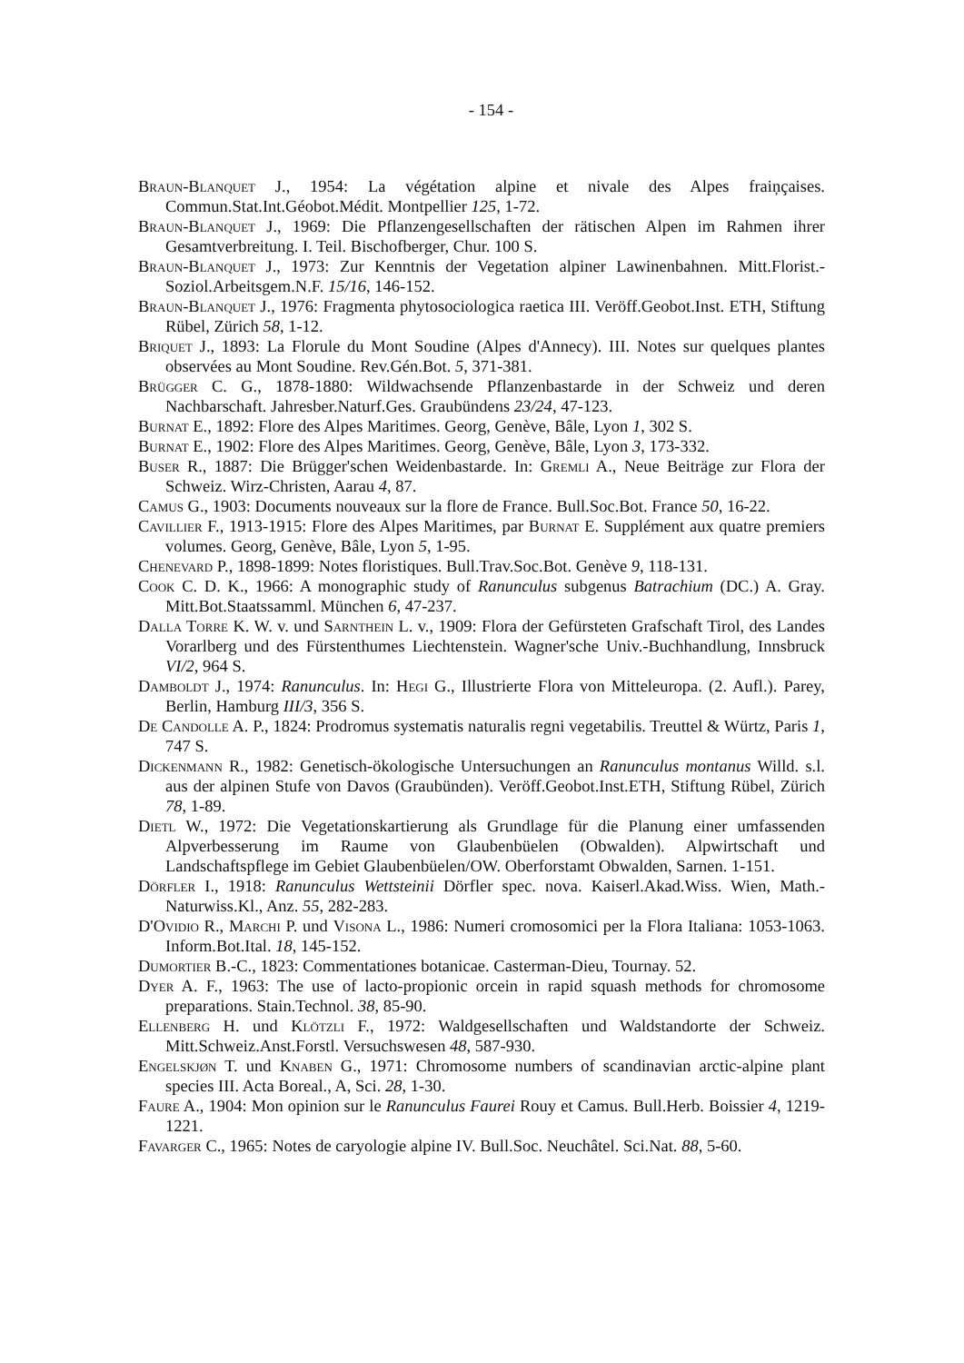- 154 -
Braun-Blanquet J., 1954: La végétation alpine et nivale des Alpes fraiņçaises. Commun.Stat.Int.Géobot.Médit. Montpellier 125, 1-72.
Braun-Blanquet J., 1969: Die Pflanzengesellschaften der rätischen Alpen im Rahmen ihrer Gesamtverbreitung. I. Teil. Bischofberger, Chur. 100 S.
Braun-Blanquet J., 1973: Zur Kenntnis der Vegetation alpiner Lawinenbahnen. Mitt.Florist.-Soziol.Arbeitsgem.N.F. 15/16, 146-152.
Braun-Blanquet J., 1976: Fragmenta phytosociologica raetica III. Veröff.Geobot.Inst. ETH, Stiftung Rübel, Zürich 58, 1-12.
Briquet J., 1893: La Florule du Mont Soudine (Alpes d'Annecy). III. Notes sur quelques plantes observées au Mont Soudine. Rev.Gén.Bot. 5, 371-381.
Brügger C. G., 1878-1880: Wildwachsende Pflanzenbastarde in der Schweiz und deren Nachbarschaft. Jahresber.Naturf.Ges. Graubündens 23/24, 47-123.
Burnat E., 1892: Flore des Alpes Maritimes. Georg, Genève, Bâle, Lyon 1, 302 S.
Burnat E., 1902: Flore des Alpes Maritimes. Georg, Genève, Bâle, Lyon 3, 173-332.
Buser R., 1887: Die Brügger'schen Weidenbastarde. In: Gremli A., Neue Beiträge zur Flora der Schweiz. Wirz-Christen, Aarau 4, 87.
Camus G., 1903: Documents nouveaux sur la flore de France. Bull.Soc.Bot. France 50, 16-22.
Cavillier F., 1913-1915: Flore des Alpes Maritimes, par Burnat E. Supplément aux quatre premiers volumes. Georg, Genève, Bâle, Lyon 5, 1-95.
Chenevard P., 1898-1899: Notes floristiques. Bull.Trav.Soc.Bot. Genève 9, 118-131.
Cook C. D. K., 1966: A monographic study of Ranunculus subgenus Batrachium (DC.) A. Gray. Mitt.Bot.Staatssamml. München 6, 47-237.
Dalla Torre K. W. v. und Sarnthein L. v., 1909: Flora der Gefürsteten Grafschaft Tirol, des Landes Vorarlberg und des Fürstenthumes Liechtenstein. Wagner'sche Univ.-Buchhandlung, Innsbruck VI/2, 964 S.
Damboldt J., 1974: Ranunculus. In: Hegi G., Illustrierte Flora von Mitteleuropa. (2. Aufl.). Parey, Berlin, Hamburg III/3, 356 S.
De Candolle A. P., 1824: Prodromus systematis naturalis regni vegetabilis. Treuttel & Würtz, Paris 1, 747 S.
Dickenmann R., 1982: Genetisch-ökologische Untersuchungen an Ranunculus montanus Willd. s.l. aus der alpinen Stufe von Davos (Graubünden). Veröff.Geobot.Inst.ETH, Stiftung Rübel, Zürich 78, 1-89.
Dietl W., 1972: Die Vegetationskartierung als Grundlage für die Planung einer umfassenden Alpverbesserung im Raume von Glaubenbüelen (Obwalden). Alpwirtschaft und Landschaftspflege im Gebiet Glaubenbüelen/OW. Oberforstamt Obwalden, Sarnen. 1-151.
Dörfler I., 1918: Ranunculus Wettsteinii Dörfler spec. nova. Kaiserl.Akad.Wiss. Wien, Math.-Naturwiss.Kl., Anz. 55, 282-283.
D'Ovidio R., Marchi P. und Visona L., 1986: Numeri cromosomici per la Flora Italiana: 1053-1063. Inform.Bot.Ital. 18, 145-152.
Dumortier B.-C., 1823: Commentationes botanicae. Casterman-Dieu, Tournay. 52.
Dyer A. F., 1963: The use of lacto-propionic orcein in rapid squash methods for chromosome preparations. Stain.Technol. 38, 85-90.
Ellenberg H. und Klötzli F., 1972: Waldgesellschaften und Waldstandorte der Schweiz. Mitt.Schweiz.Anst.Forstl. Versuchswesen 48, 587-930.
Engelskjøn T. und Knaben G., 1971: Chromosome numbers of scandinavian arctic-alpine plant species III. Acta Boreal., A, Sci. 28, 1-30.
Faure A., 1904: Mon opinion sur le Ranunculus Faurei Rouy et Camus. Bull.Herb. Boissier 4, 1219-1221.
Favarger C., 1965: Notes de caryologie alpine IV. Bull.Soc. Neuchâtel. Sci.Nat. 88, 5-60.